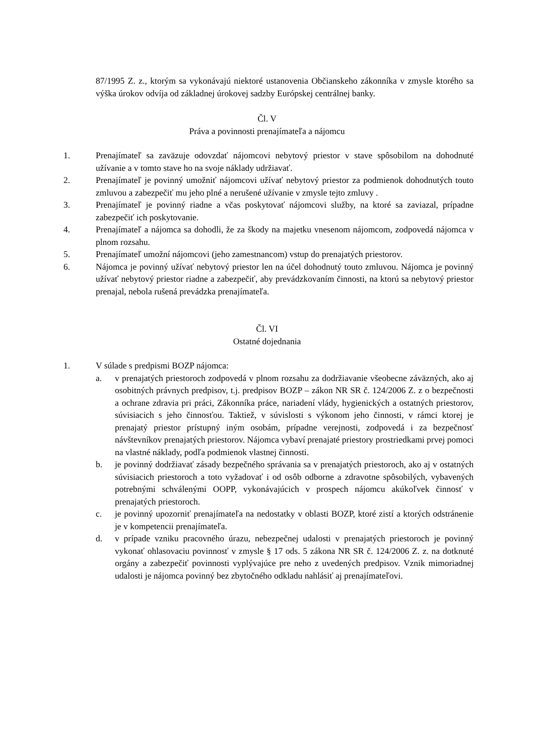87/1995 Z. z., ktorým sa vykonávajú niektoré ustanovenia Občianskeho zákonníka v zmysle ktorého sa výška úrokov odvíja od základnej úrokovej sadzby Európskej centrálnej banky.
Čl. V
Práva a povinnosti prenajímateľa a nájomcu
1. Prenajímateľ sa zaväzuje odovzdať nájomcovi nebytový priestor v stave spôsobilom na dohodnuté užívanie a v tomto stave ho na svoje náklady udržiavať.
2. Prenajímateľ je povinný umožniť nájomcovi užívať nebytový priestor za podmienok dohodnutých touto zmluvou a zabezpečiť mu jeho plné a nerušené užívanie v zmysle tejto zmluvy .
3. Prenajímateľ je povinný riadne a včas poskytovať nájomcovi služby, na ktoré sa zaviazal, prípadne zabezpečiť ich poskytovanie.
4. Prenajímateľ a nájomca sa dohodli, že za škody na majetku vnesenom nájomcom, zodpovedá nájomca v plnom rozsahu.
5. Prenajímateľ umožní nájomcovi (jeho zamestnancom) vstup do prenajatých priestorov.
6. Nájomca je povinný užívať nebytový priestor len na účel dohodnutý touto zmluvou. Nájomca je povinný užívať nebytový priestor riadne a zabezpečiť, aby prevádzkovaním činnosti, na ktorú sa nebytový priestor prenajal, nebola rušená prevádzka prenajímateľa.
Čl. VI
Ostatné dojednania
1. V súlade s predpismi BOZP nájomca:
a. v prenajatých priestoroch zodpovedá v plnom rozsahu za dodržiavanie všeobecne záväzných, ako aj osobitných právnych predpisov, t.j. predpisov BOZP – zákon NR SR č. 124/2006 Z. z o bezpečnosti a ochrane zdravia pri práci, Zákonníka práce, nariadení vlády, hygienických a ostatných priestorov, súvisiacich s jeho činnosťou. Taktiež, v súvislosti s výkonom jeho činnosti, v rámci ktorej je prenajatý priestor prístupný iným osobám, prípadne verejnosti, zodpovedá i za bezpečnosť návštevníkov prenajatých priestorov. Nájomca vybaví prenajaté priestory prostriedkami prvej pomoci na vlastné náklady, podľa podmienok vlastnej činnosti.
b. je povinný dodržiavať zásady bezpečného správania sa v prenajatých priestoroch, ako aj v ostatných súvisiacich priestoroch a toto vyžadovať i od osôb odborne a zdravotne spôsobilých, vybavených potrebnými schválenými OOPP, vykonávajúcich v prospech nájomcu akúkoľvek činnosť v prenajatých priestoroch.
c. je povinný upozorniť prenajímateľa na nedostatky v oblasti BOZP, ktoré zistí a ktorých odstránenie je v kompetencii prenajímateľa.
d. v prípade vzniku pracovného úrazu, nebezpečnej udalosti v prenajatých priestoroch je povinný vykonať ohlasovaciu povinnosť v zmysle § 17 ods. 5 zákona NR SR č. 124/2006 Z. z. na dotknuté orgány a zabezpečiť povinnosti vyplývajúce pre neho z uvedených predpisov. Vznik mimoriadnej udalosti je nájomca povinný bez zbytočného odkladu nahlásiť aj prenajímateľovi.